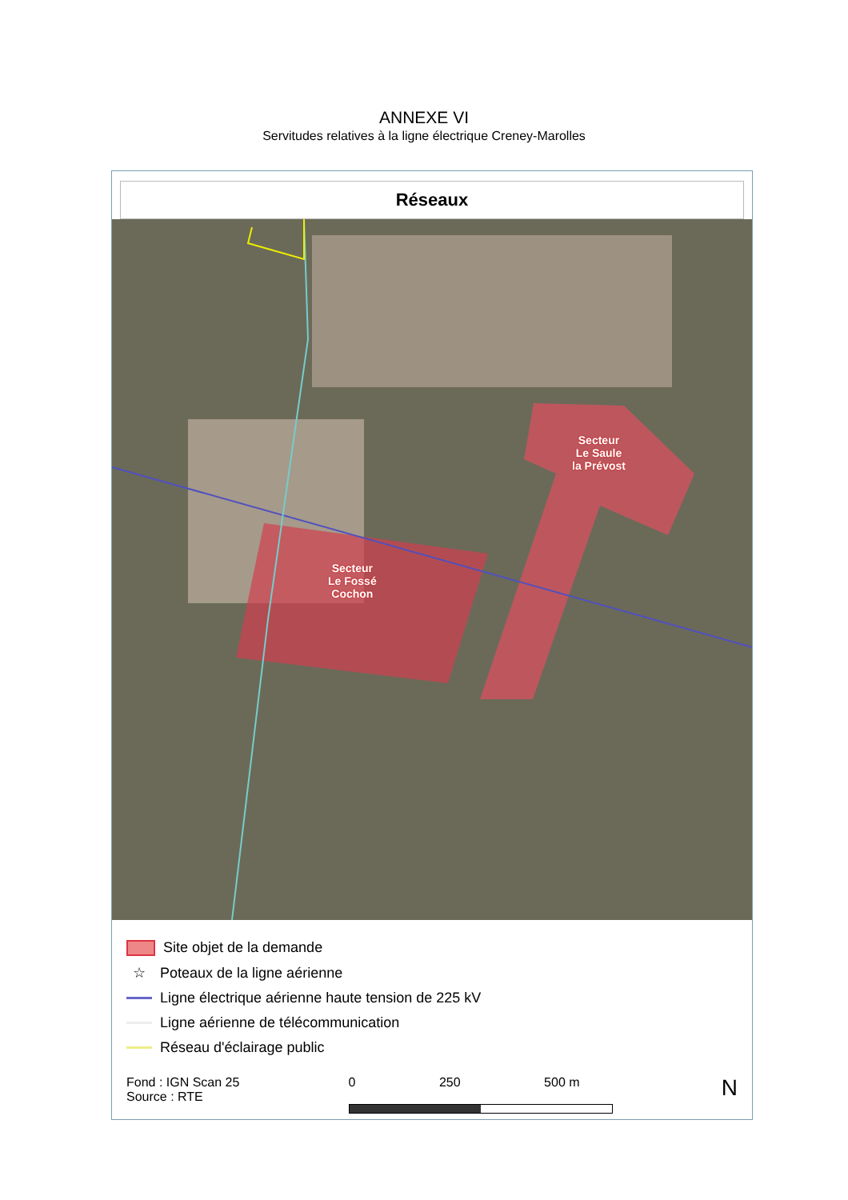ANNEXE VI
Servitudes relatives à la ligne électrique Creney-Marolles
Réseaux
Secteur
Le Fossé
Cochon
Secteur
Le Saule
la Prévost
Site objet de la demande
☆ Poteaux de la ligne aérienne
Ligne électrique aérienne haute tension de 225 kV
Ligne aérienne de télécommunication
Réseau d'éclairage public
Fond : IGN Scan 25
Source : RTE
0 250 500 m
N